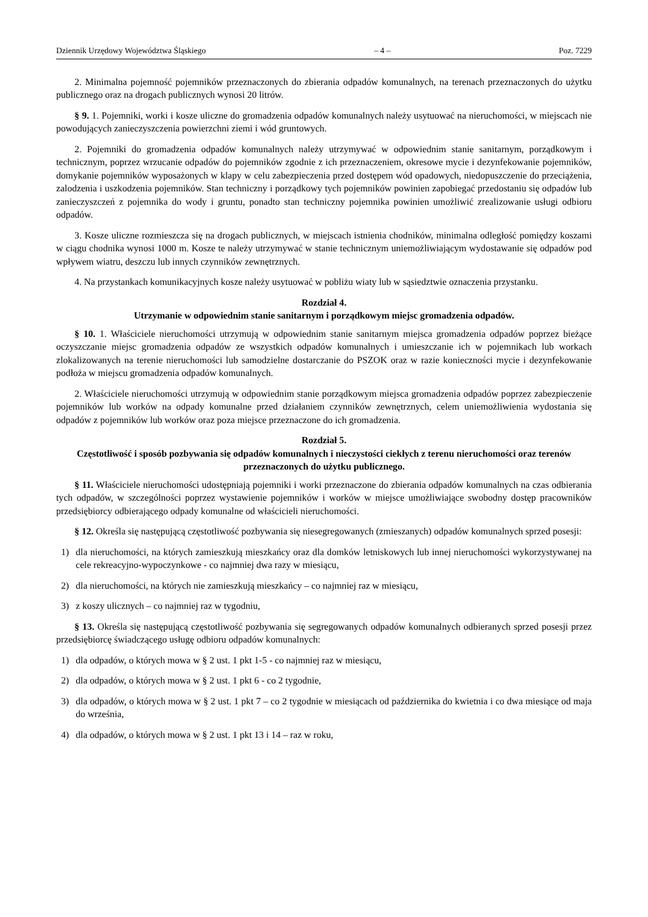Dziennik Urzędowy Województwa Śląskiego – 4 – Poz. 7229
2. Minimalna pojemność pojemników przeznaczonych do zbierania odpadów komunalnych, na terenach przeznaczonych do użytku publicznego oraz na drogach publicznych wynosi 20 litrów.
§ 9. 1. Pojemniki, worki i kosze uliczne do gromadzenia odpadów komunalnych należy usytuować na nieruchomości, w miejscach nie powodujących zanieczyszczenia powierzchni ziemi i wód gruntowych.
2. Pojemniki do gromadzenia odpadów komunalnych należy utrzymywać w odpowiednim stanie sanitarnym, porządkowym i technicznym, poprzez wrzucanie odpadów do pojemników zgodnie z ich przeznaczeniem, okresowe mycie i dezynfekowanie pojemników, domykanie pojemników wyposażonych w klapy w celu zabezpieczenia przed dostępem wód opadowych, niedopuszczenie do przeciążenia, zalodzenia i uszkodzenia pojemników. Stan techniczny i porządkowy tych pojemników powinien zapobiegać przedostaniu się odpadów lub zanieczyszczeń z pojemnika do wody i gruntu, ponadto stan techniczny pojemnika powinien umożliwić zrealizowanie usługi odbioru odpadów.
3. Kosze uliczne rozmieszcza się na drogach publicznych, w miejscach istnienia chodników, minimalna odległość pomiędzy koszami w ciągu chodnika wynosi 1000 m. Kosze te należy utrzymywać w stanie technicznym uniemożliwiającym wydostawanie się odpadów pod wpływem wiatru, deszczu lub innych czynników zewnętrznych.
4. Na przystankach komunikacyjnych kosze należy usytuować w pobliżu wiaty lub w sąsiedztwie oznaczenia przystanku.
Rozdział 4.
Utrzymanie w odpowiednim stanie sanitarnym i porządkowym miejsc gromadzenia odpadów.
§ 10. 1. Właściciele nieruchomości utrzymują w odpowiednim stanie sanitarnym miejsca gromadzenia odpadów poprzez bieżące oczyszczanie miejsc gromadzenia odpadów ze wszystkich odpadów komunalnych i umieszczanie ich w pojemnikach lub workach zlokalizowanych na terenie nieruchomości lub samodzielne dostarczanie do PSZOK oraz w razie konieczności mycie i dezynfekowanie podłoża w miejscu gromadzenia odpadów komunalnych.
2. Właściciele nieruchomości utrzymują w odpowiednim stanie porządkowym miejsca gromadzenia odpadów poprzez zabezpieczenie pojemników lub worków na odpady komunalne przed działaniem czynników zewnętrznych, celem uniemożliwienia wydostania się odpadów z pojemników lub worków oraz poza miejsce przeznaczone do ich gromadzenia.
Rozdział 5.
Częstotliwość i sposób pozbywania się odpadów komunalnych i nieczystości ciekłych z terenu nieruchomości oraz terenów przeznaczonych do użytku publicznego.
§ 11. Właściciele nieruchomości udostępniają pojemniki i worki przeznaczone do zbierania odpadów komunalnych na czas odbierania tych odpadów, w szczególności poprzez wystawienie pojemników i worków w miejsce umożliwiające swobodny dostęp pracowników przedsiębiorcy odbierającego odpady komunalne od właścicieli nieruchomości.
§ 12. Określa się następującą częstotliwość pozbywania się niesegregowanych (zmieszanych) odpadów komunalnych sprzed posesji:
1) dla nieruchomości, na których zamieszkują mieszkańcy oraz dla domków letniskowych lub innej nieruchomości wykorzystywanej na cele rekreacyjno-wypoczynkowe - co najmniej dwa razy w miesiącu,
2) dla nieruchomości, na których nie zamieszkują mieszkańcy – co najmniej raz w miesiącu,
3) z koszy ulicznych – co najmniej raz w tygodniu,
§ 13. Określa się następującą częstotliwość pozbywania się segregowanych odpadów komunalnych odbieranych sprzed posesji przez przedsiębiorcę świadczącego usługę odbioru odpadów komunalnych:
1) dla odpadów, o których mowa w § 2 ust. 1 pkt 1-5 - co najmniej raz w miesiącu,
2) dla odpadów, o których mowa w § 2 ust. 1 pkt 6 - co 2 tygodnie,
3) dla odpadów, o których mowa w § 2 ust. 1 pkt 7 – co 2 tygodnie w miesiącach od października do kwietnia i co dwa miesiące od maja do września,
4) dla odpadów, o których mowa w § 2 ust. 1 pkt 13 i 14 – raz w roku,